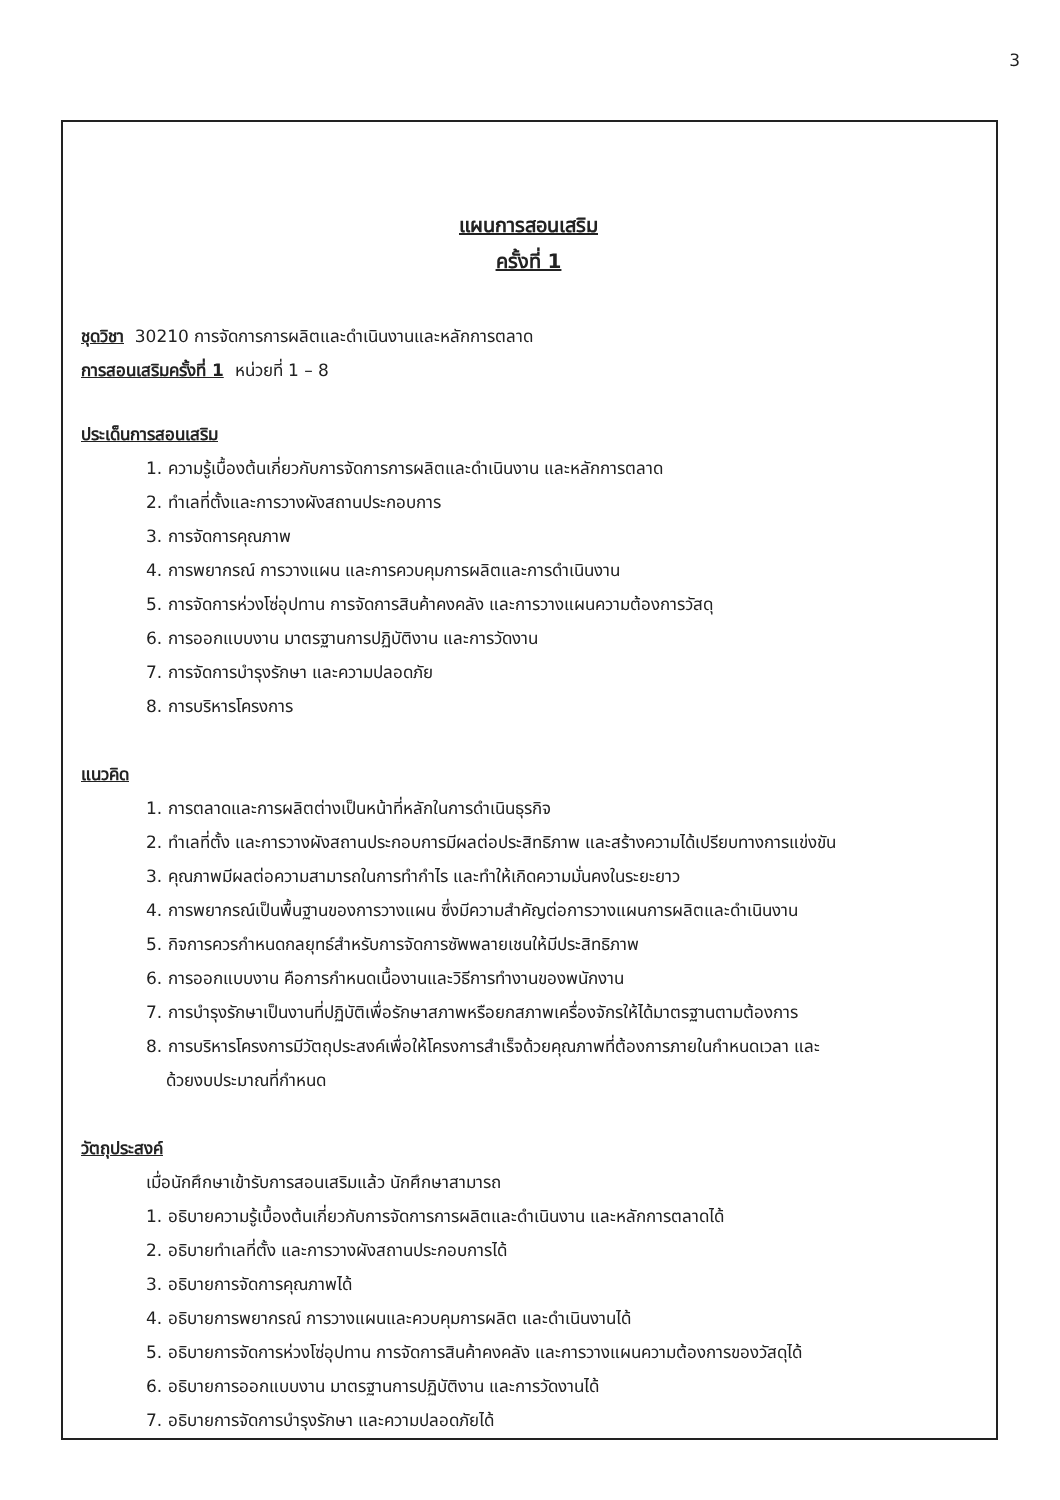3
แผนการสอนเสริม
ครั้งที่ 1
ชุดวิชา 30210 การจัดการการผลิตและดำเนินงานและหลักการตลาด
การสอนเสริมครั้งที่ 1 หน่วยที่ 1 – 8
ประเด็นการสอนเสริม
1. ความรู้เบื้องต้นเกี่ยวกับการจัดการการผลิตและดำเนินงาน และหลักการตลาด
2. ทำเลที่ตั้งและการวางผังสถานประกอบการ
3. การจัดการคุณภาพ
4. การพยากรณ์ การวางแผน และการควบคุมการผลิตและการดำเนินงาน
5. การจัดการห่วงโซ่อุปทาน การจัดการสินค้าคงคลัง และการวางแผนความต้องการวัสดุ
6. การออกแบบงาน มาตรฐานการปฏิบัติงาน และการวัดงาน
7. การจัดการบำรุงรักษา และความปลอดภัย
8. การบริหารโครงการ
แนวคิด
1. การตลาดและการผลิตต่างเป็นหน้าที่หลักในการดำเนินธุรกิจ
2. ทำเลที่ตั้ง และการวางผังสถานประกอบการมีผลต่อประสิทธิภาพ และสร้างความได้เปรียบทางการแข่งขัน
3. คุณภาพมีผลต่อความสามารถในการทำกำไร และทำให้เกิดความมั่นคงในระยะยาว
4. การพยากรณ์เป็นพื้นฐานของการวางแผน ซึ่งมีความสำคัญต่อการวางแผนการผลิตและดำเนินงาน
5. กิจการควรกำหนดกลยุทธ์สำหรับการจัดการซัพพลายเชนให้มีประสิทธิภาพ
6. การออกแบบงาน คือการกำหนดเนื้องานและวิธีการทำงานของพนักงาน
7. การบำรุงรักษาเป็นงานที่ปฏิบัติเพื่อรักษาสภาพหรือยกสภาพเครื่องจักรให้ได้มาตรฐานตามต้องการ
8. การบริหารโครงการมีวัตถุประสงค์เพื่อให้โครงการสำเร็จด้วยคุณภาพที่ต้องการภายในกำหนดเวลา และ
ด้วยงบประมาณที่กำหนด
วัตถุประสงค์
เมื่อนักศึกษาเข้ารับการสอนเสริมแล้ว นักศึกษาสามารถ
1. อธิบายความรู้เบื้องต้นเกี่ยวกับการจัดการการผลิตและดำเนินงาน และหลักการตลาดได้
2. อธิบายทำเลที่ตั้ง และการวางผังสถานประกอบการได้
3. อธิบายการจัดการคุณภาพได้
4. อธิบายการพยากรณ์ การวางแผนและควบคุมการผลิต และดำเนินงานได้
5. อธิบายการจัดการห่วงโซ่อุปทาน การจัดการสินค้าคงคลัง และการวางแผนความต้องการของวัสดุได้
6. อธิบายการออกแบบงาน มาตรฐานการปฏิบัติงาน และการวัดงานได้
7. อธิบายการจัดการบำรุงรักษา และความปลอดภัยได้